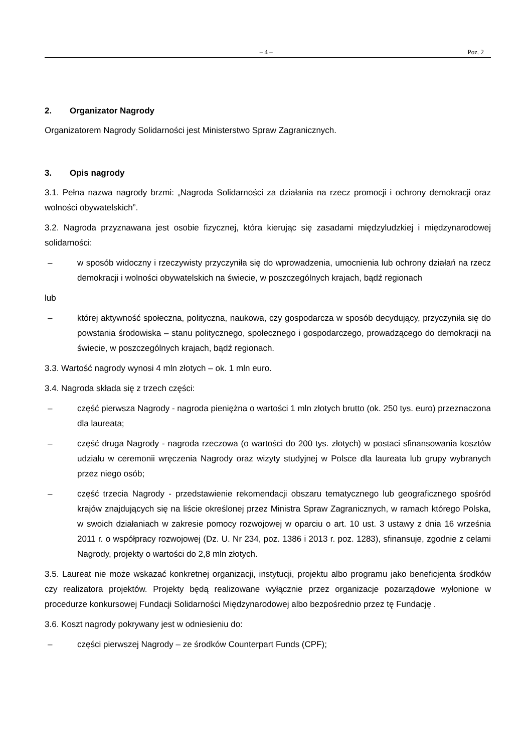– 4 – Poz. 2
2. Organizator Nagrody
Organizatorem Nagrody Solidarności jest Ministerstwo Spraw Zagranicznych.
3. Opis nagrody
3.1. Pełna nazwa nagrody brzmi: „Nagroda Solidarności za działania na rzecz promocji i ochrony demokracji oraz wolności obywatelskich”.
3.2. Nagroda przyznawana jest osobie fizycznej, która kierując się zasadami międzyludzkiej i międzynarodowej solidarności:
– w sposób widoczny i rzeczywisty przyczyniła się do wprowadzenia, umocnienia lub ochrony działań na rzecz demokracji i wolności obywatelskich na świecie, w poszczególnych krajach, bądź regionach
lub
– której aktywność społeczna, polityczna, naukowa, czy gospodarcza w sposób decydujący, przyczyniła się do powstania środowiska – stanu politycznego, społecznego i gospodarczego, prowadzącego do demokracji na świecie, w poszczególnych krajach, bądź regionach.
3.3. Wartość nagrody wynosi 4 mln złotych – ok. 1 mln euro.
3.4. Nagroda składa się z trzech części:
– część pierwsza Nagrody - nagroda pieniężna o wartości 1 mln złotych brutto (ok. 250 tys. euro) przeznaczona dla laureata;
– część druga Nagrody - nagroda rzeczowa (o wartości do 200 tys. złotych) w postaci sfinansowania kosztów udziału w ceremonii wręczenia Nagrody oraz wizyty studyjnej w Polsce dla laureata lub grupy wybranych przez niego osób;
– część trzecia Nagrody - przedstawienie rekomendacji obszaru tematycznego lub geograficznego spośród krajów znajdujących się na liście określonej przez Ministra Spraw Zagranicznych, w ramach którego Polska, w swoich działaniach w zakresie pomocy rozwojowej w oparciu o art. 10 ust. 3 ustawy z dnia 16 września 2011 r. o współpracy rozwojowej (Dz. U. Nr 234, poz. 1386 i 2013 r. poz. 1283), sfinansuje, zgodnie z celami Nagrody, projekty o wartości do 2,8 mln złotych.
3.5. Laureat nie może wskazać konkretnej organizacji, instytucji, projektu albo programu jako beneficjenta środków czy realizatora projektów. Projekty będą realizowane wyłącznie przez organizacje pozarządowe wyłonione w procedurze konkursowej Fundacji Solidarności Międzynarodowej albo bezpośrednio przez tę Fundację .
3.6. Koszt nagrody pokrywany jest w odniesieniu do:
– części pierwszej Nagrody – ze środków Counterpart Funds (CPF);